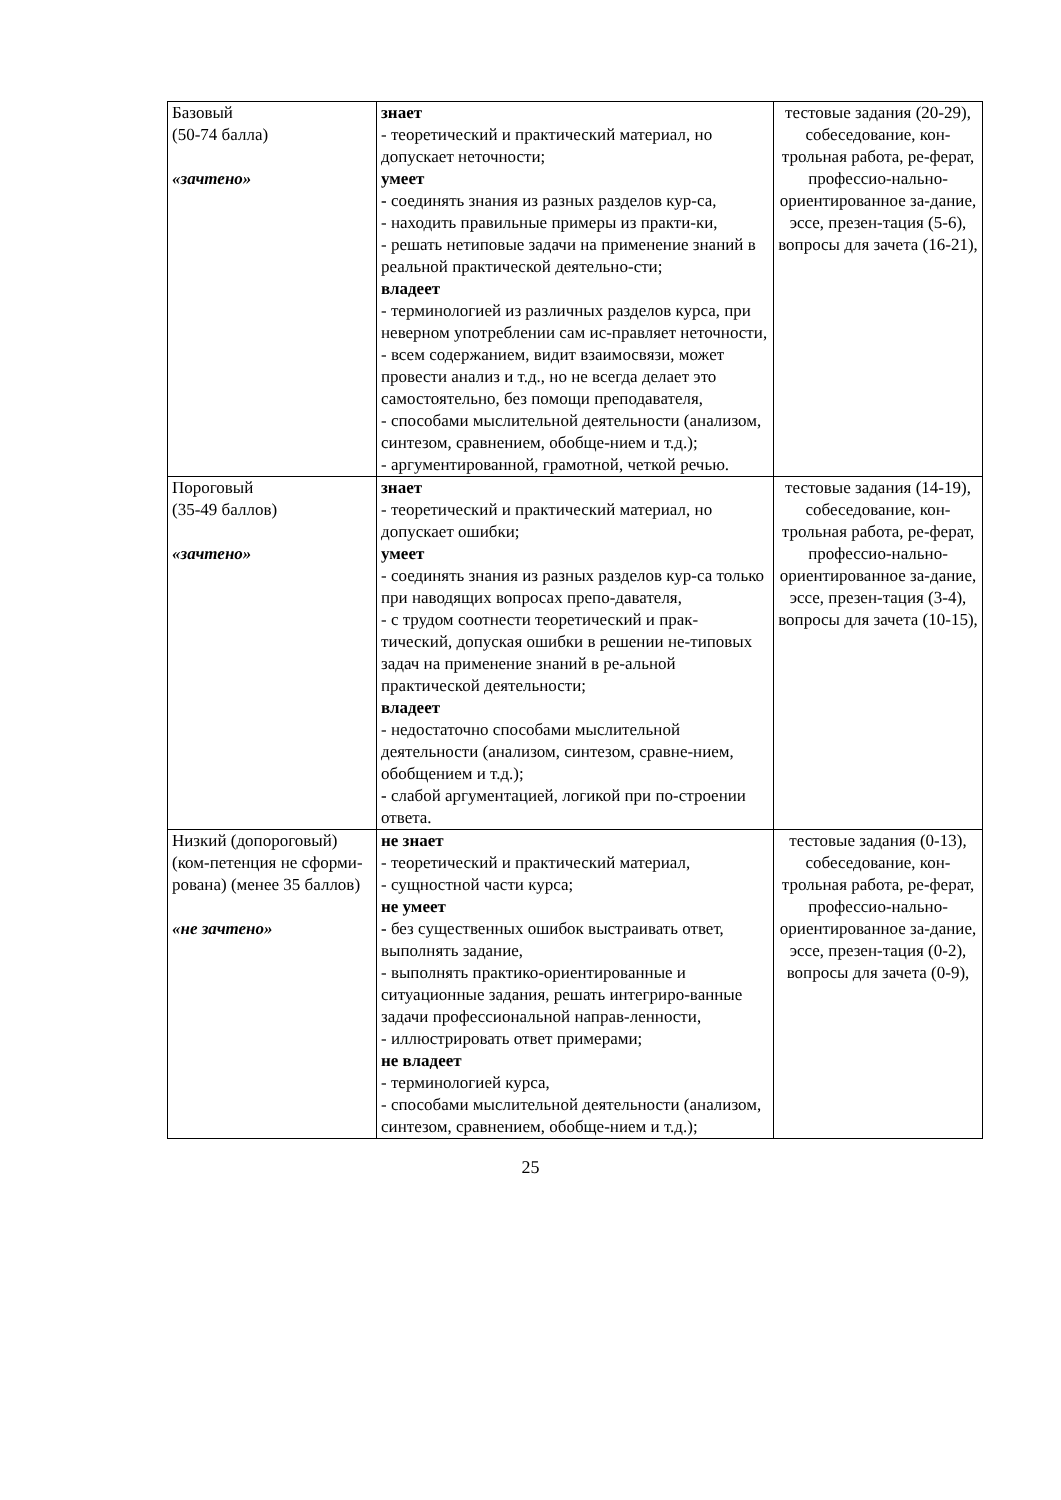| Базовый (50-74 балла) «зачтено» | знает - теоретический и практический материал, но допускает неточности; умеет - соединять знания из разных разделов кур-са, - находить правильные примеры из практи-ки, - решать нетиповые задачи на применение знаний в реальной практической деятельно-сти; владеет - терминологией из различных разделов курса, при неверном употреблении сам ис-правляет неточности, - всем содержанием, видит взаимосвязи, может провести анализ и т.д., но не всегда делает это самостоятельно, без помощи преподавателя, - способами мыслительной деятельности (анализом, синтезом, сравнением, обобще-нием и т.д.); - аргументированной, грамотной, четкой речью. | тестовые задания (20-29), собеседование, кон-трольная работа, ре-ферат, профессио-нально-ориентированное за-дание, эссе, презен-тация (5-6), вопросы для зачета (16-21), |
| Пороговый (35-49 баллов) «зачтено» | знает - теоретический и практический материал, но допускает ошибки; умеет - соединять знания из разных разделов кур-са только при наводящих вопросах препо-давателя, - с трудом соотнести теоретический и прак-тический, допуская ошибки в решении не-типовых задач на применение знаний в ре-альной практической деятельности; владеет - недостаточно способами мыслительной деятельности (анализом, синтезом, сравне-нием, обобщением и т.д.); - слабой аргументацией, логикой при по-строении ответа. | тестовые задания (14-19), собеседование, кон-трольная работа, ре-ферат, профессио-нально-ориентированное за-дание, эссе, презен-тация (3-4), вопросы для зачета (10-15), |
| Низкий (допороговый) (ком-петенция не сформи-рована) (менее 35 баллов) «не зачтено» | не знает - теоретический и практический материал, - сущностной части курса; не умеет - без существенных ошибок выстраивать ответ, выполнять задание, - выполнять практико-ориентированные и ситуационные задания, решать интегриро-ванные задачи профессиональной направ-ленности, - иллюстрировать ответ примерами; не владеет - терминологией курса, - способами мыслительной деятельности (анализом, синтезом, сравнением, обобще-нием и т.д.); | тестовые задания (0-13), собеседование, кон-трольная работа, ре-ферат, профессио-нально-ориентированное за-дание, эссе, презен-тация (0-2), вопросы для зачета (0-9), |
25